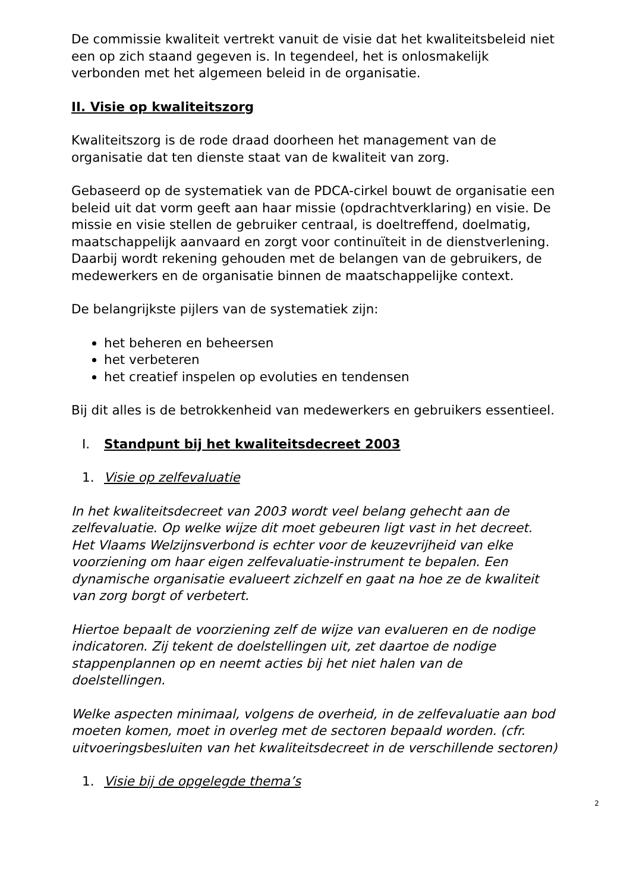De commissie kwaliteit vertrekt vanuit de visie dat het kwaliteitsbeleid niet een op zich staand gegeven is. In tegendeel, het is onlosmakelijk verbonden met het algemeen beleid in de organisatie.
II. Visie op kwaliteitszorg
Kwaliteitszorg is de rode draad doorheen het management van de organisatie dat ten dienste staat van de kwaliteit van zorg.
Gebaseerd op de systematiek van de PDCA-cirkel bouwt de organisatie een beleid uit dat vorm geeft aan haar missie (opdrachtverklaring) en visie. De missie en visie stellen de gebruiker centraal, is doeltreffend, doelmatig, maatschappelijk aanvaard en zorgt voor continuïteit in de dienstverlening. Daarbij wordt rekening gehouden met de belangen van de gebruikers, de medewerkers en de organisatie binnen de maatschappelijke context.
De belangrijkste pijlers van de systematiek zijn:
het beheren en beheersen
het verbeteren
het creatief inspelen op evoluties en tendensen
Bij dit alles is de betrokkenheid van medewerkers en gebruikers essentieel.
I. Standpunt bij het kwaliteitsdecreet 2003
1. Visie op zelfevaluatie
In het kwaliteitsdecreet van 2003 wordt veel belang gehecht aan de zelfevaluatie. Op welke wijze dit moet gebeuren ligt vast in het decreet. Het Vlaams Welzijnsverbond is echter voor de keuzevrijheid van elke voorziening om haar eigen zelfevaluatie-instrument te bepalen. Een dynamische organisatie evalueert zichzelf en gaat na hoe ze de kwaliteit van zorg borgt of verbetert.
Hiertoe bepaalt de voorziening zelf de wijze van evalueren en de nodige indicatoren. Zij tekent de doelstellingen uit, zet daartoe de nodige stappenplannen op en neemt acties bij het niet halen van de doelstellingen.
Welke aspecten minimaal, volgens de overheid, in de zelfevaluatie aan bod moeten komen, moet in overleg met de sectoren bepaald worden. (cfr. uitvoeringsbesluiten van het kwaliteitsdecreet in de verschillende sectoren)
1. Visie bij de opgelegde thema’s
2